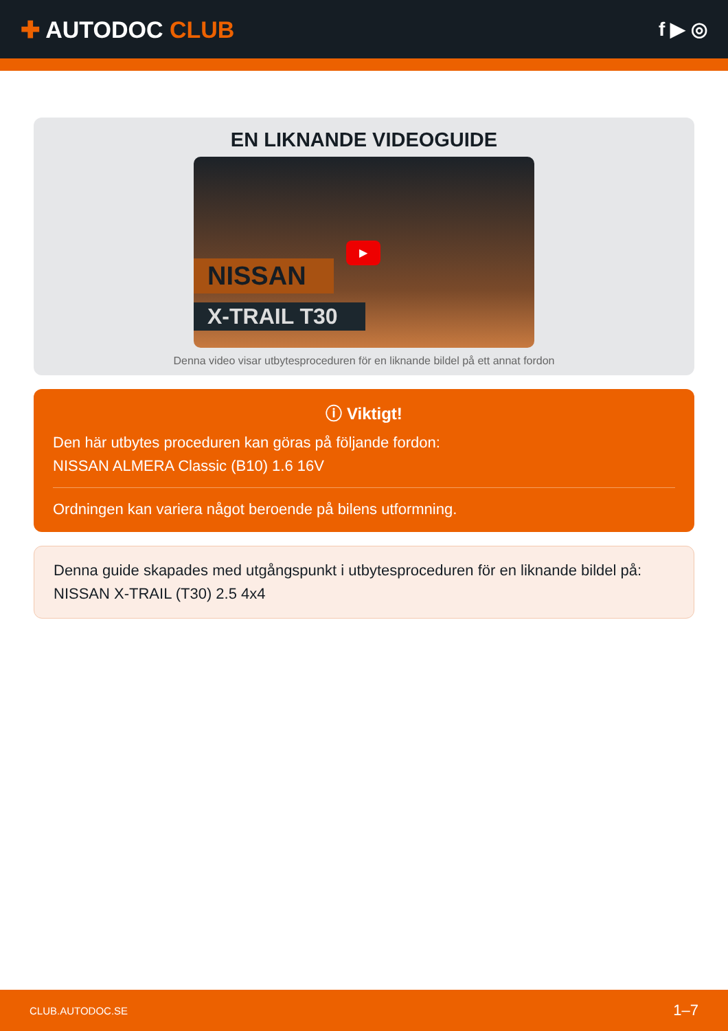✚ AUTODOC CLUB
f ▶ ◎
EN LIKNANDE VIDEOGUIDE
▶
NISSAN
X-TRAIL T30
Denna video visar utbytesproceduren för en liknande bildel på ett annat fordon
ⓘ Viktigt!
Den här utbytes proceduren kan göras på följande fordon:
NISSAN ALMERA Classic (B10) 1.6 16V
Ordningen kan variera något beroende på bilens utformning.
Denna guide skapades med utgångspunkt i utbytesproceduren för en liknande bildel på: NISSAN X-TRAIL (T30) 2.5 4x4
CLUB.AUTODOC.SE 1–7